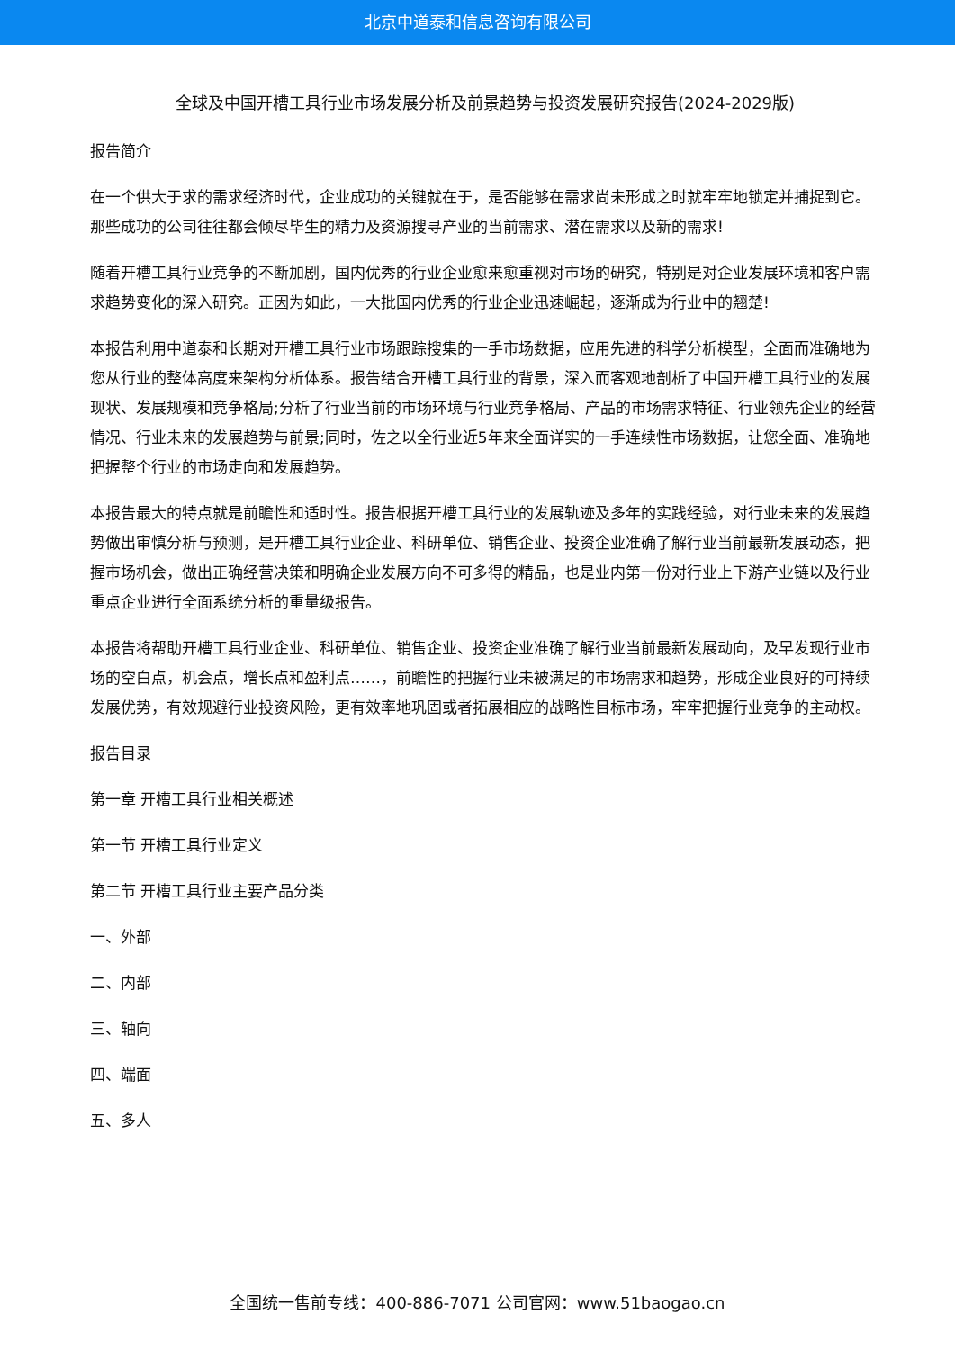北京中道泰和信息咨询有限公司
全球及中国开槽工具行业市场发展分析及前景趋势与投资发展研究报告(2024-2029版)
报告简介
在一个供大于求的需求经济时代，企业成功的关键就在于，是否能够在需求尚未形成之时就牢牢地锁定并捕捉到它。那些成功的公司往往都会倾尽毕生的精力及资源搜寻产业的当前需求、潜在需求以及新的需求!
随着开槽工具行业竞争的不断加剧，国内优秀的行业企业愈来愈重视对市场的研究，特别是对企业发展环境和客户需求趋势变化的深入研究。正因为如此，一大批国内优秀的行业企业迅速崛起，逐渐成为行业中的翘楚!
本报告利用中道泰和长期对开槽工具行业市场跟踪搜集的一手市场数据，应用先进的科学分析模型，全面而准确地为您从行业的整体高度来架构分析体系。报告结合开槽工具行业的背景，深入而客观地剖析了中国开槽工具行业的发展现状、发展规模和竞争格局;分析了行业当前的市场环境与行业竞争格局、产品的市场需求特征、行业领先企业的经营情况、行业未来的发展趋势与前景;同时，佐之以全行业近5年来全面详实的一手连续性市场数据，让您全面、准确地把握整个行业的市场走向和发展趋势。
本报告最大的特点就是前瞻性和适时性。报告根据开槽工具行业的发展轨迹及多年的实践经验，对行业未来的发展趋势做出审慎分析与预测，是开槽工具行业企业、科研单位、销售企业、投资企业准确了解行业当前最新发展动态，把握市场机会，做出正确经营决策和明确企业发展方向不可多得的精品，也是业内第一份对行业上下游产业链以及行业重点企业进行全面系统分析的重量级报告。
本报告将帮助开槽工具行业企业、科研单位、销售企业、投资企业准确了解行业当前最新发展动向，及早发现行业市场的空白点，机会点，增长点和盈利点……，前瞻性的把握行业未被满足的市场需求和趋势，形成企业良好的可持续发展优势，有效规避行业投资风险，更有效率地巩固或者拓展相应的战略性目标市场，牢牢把握行业竞争的主动权。
报告目录
第一章 开槽工具行业相关概述
第一节 开槽工具行业定义
第二节 开槽工具行业主要产品分类
一、外部
二、内部
三、轴向
四、端面
五、多人
全国统一售前专线：400-886-7071 公司官网：www.51baogao.cn